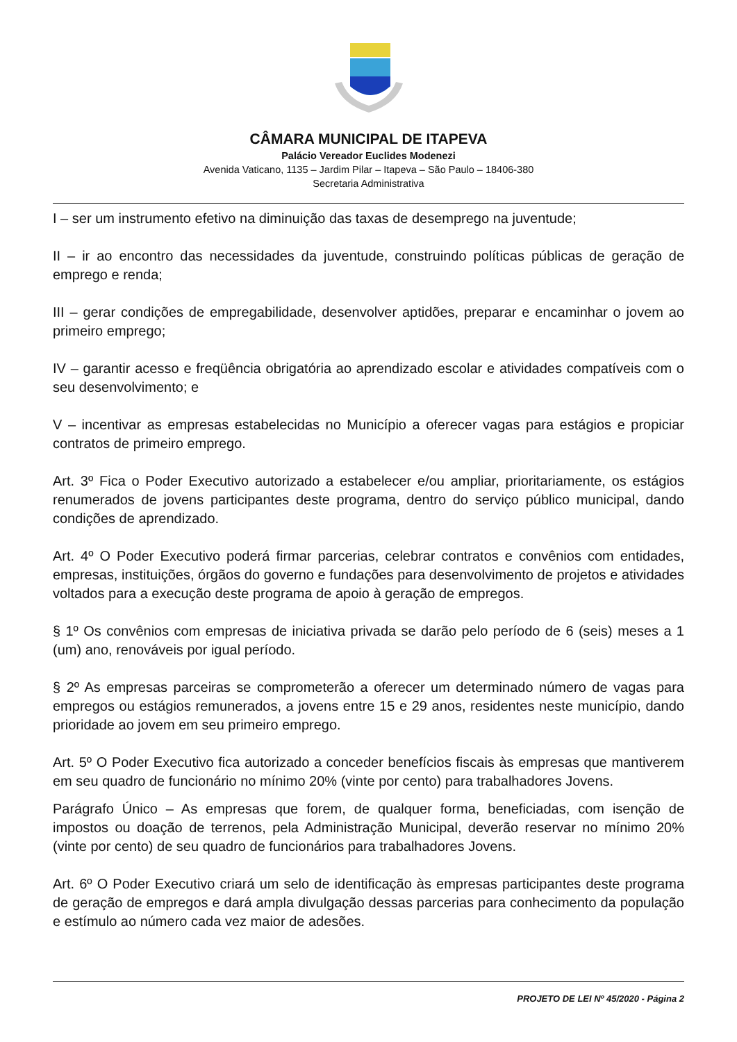CÂMARA MUNICIPAL DE ITAPEVA
Palácio Vereador Euclides Modenezi
Avenida Vaticano, 1135 – Jardim Pilar – Itapeva – São Paulo – 18406-380
Secretaria Administrativa
I – ser um instrumento efetivo na diminuição das taxas de desemprego na juventude;
II – ir ao encontro das necessidades da juventude, construindo políticas públicas de geração de emprego e renda;
III – gerar condições de empregabilidade, desenvolver aptidões, preparar e encaminhar o jovem ao primeiro emprego;
IV – garantir acesso e freqüência obrigatória ao aprendizado escolar e atividades compatíveis com o seu desenvolvimento; e
V – incentivar as empresas estabelecidas no Município a oferecer vagas para estágios e propiciar contratos de primeiro emprego.
Art. 3º Fica o Poder Executivo autorizado a estabelecer e/ou ampliar, prioritariamente, os estágios renumerados de jovens participantes deste programa, dentro do serviço público municipal, dando condições de aprendizado.
Art. 4º O Poder Executivo poderá firmar parcerias, celebrar contratos e convênios com entidades, empresas, instituições, órgãos do governo e fundações para desenvolvimento de projetos e atividades voltados para a execução deste programa de apoio à geração de empregos.
§ 1º Os convênios com empresas de iniciativa privada se darão pelo período de 6 (seis) meses a 1 (um) ano, renováveis por igual período.
§ 2º As empresas parceiras se comprometerão a oferecer um determinado número de vagas para empregos ou estágios remunerados, a jovens entre 15 e 29 anos, residentes neste município, dando prioridade ao jovem em seu primeiro emprego.
Art. 5º O Poder Executivo fica autorizado a conceder benefícios fiscais às empresas que mantiverem em seu quadro de funcionário no mínimo 20% (vinte por cento) para trabalhadores Jovens.
Parágrafo Único – As empresas que forem, de qualquer forma, beneficiadas, com isenção de impostos ou doação de terrenos, pela Administração Municipal, deverão reservar no mínimo 20% (vinte por cento) de seu quadro de funcionários para trabalhadores Jovens.
Art. 6º O Poder Executivo criará um selo de identificação às empresas participantes deste programa de geração de empregos e dará ampla divulgação dessas parcerias para conhecimento da população e estímulo ao número cada vez maior de adesões.
PROJETO DE LEI Nº 45/2020 - Página 2